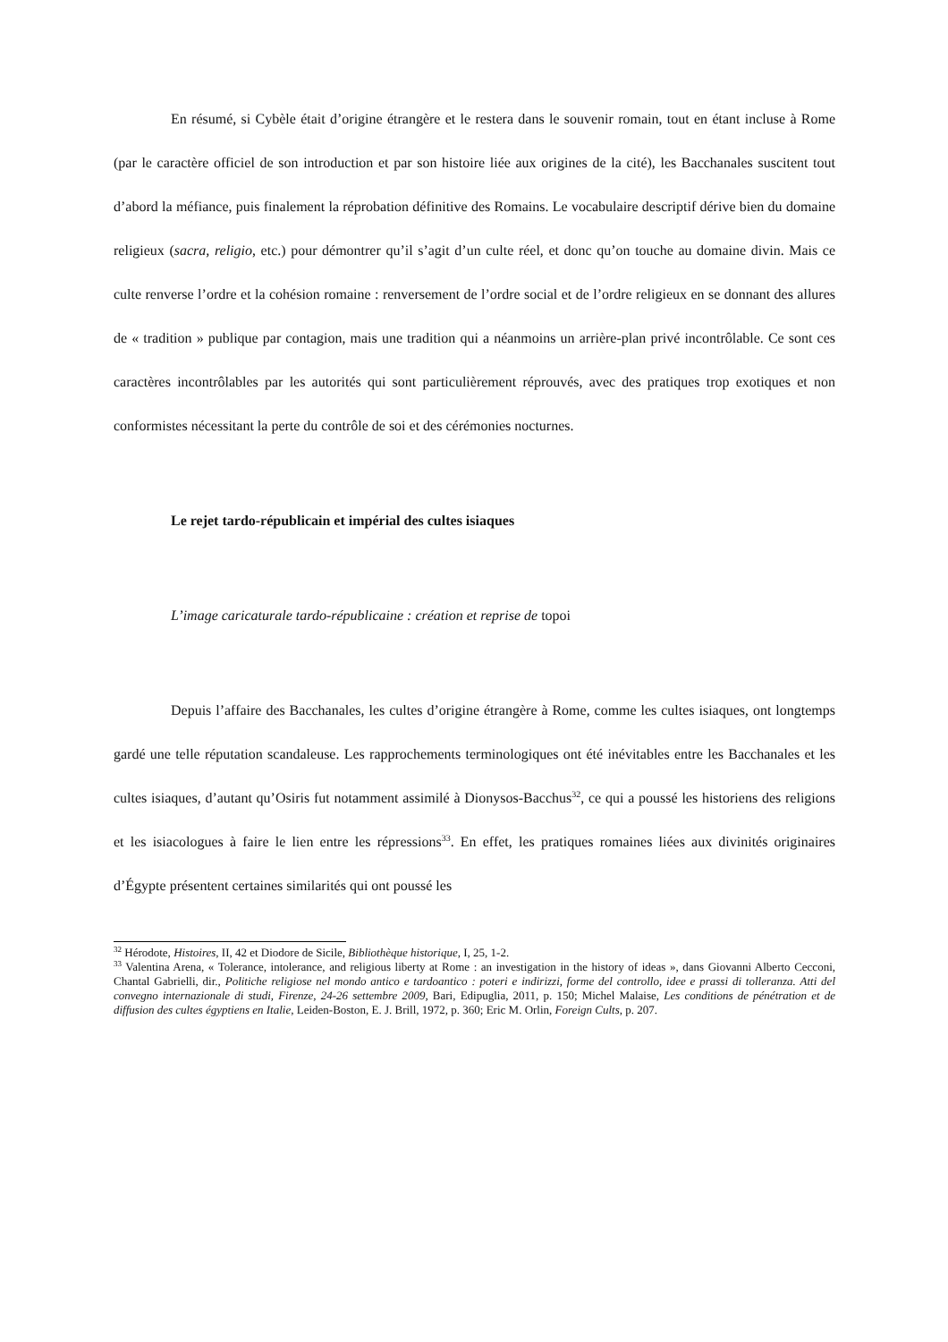En résumé, si Cybèle était d’origine étrangère et le restera dans le souvenir romain, tout en étant incluse à Rome (par le caractère officiel de son introduction et par son histoire liée aux origines de la cité), les Bacchanales suscitent tout d’abord la méfiance, puis finalement la réprobation définitive des Romains. Le vocabulaire descriptif dérive bien du domaine religieux (sacra, religio, etc.) pour démontrer qu’il s’agit d’un culte réel, et donc qu’on touche au domaine divin. Mais ce culte renverse l’ordre et la cohésion romaine : renversement de l’ordre social et de l’ordre religieux en se donnant des allures de « tradition » publique par contagion, mais une tradition qui a néanmoins un arrière-plan privé incontrôlable. Ce sont ces caractères incontrôlables par les autorités qui sont particulièrement réprouvés, avec des pratiques trop exotiques et non conformistes nécessitant la perte du contrôle de soi et des cérémonies nocturnes.
Le rejet tardo-républicain et impérial des cultes isiaques
L’image caricaturale tardo-républicaine : création et reprise de topoi
Depuis l’affaire des Bacchanales, les cultes d’origine étrangère à Rome, comme les cultes isiaques, ont longtemps gardé une telle réputation scandaleuse. Les rapprochements terminologiques ont été inévitables entre les Bacchanales et les cultes isiaques, d’autant qu’Osiris fut notamment assimilé à Dionysos-Bacchus<sup>32</sup>, ce qui a poussé les historiens des religions et les isiacologues à faire le lien entre les répressions<sup>33</sup>. En effet, les pratiques romaines liées aux divinités originaires d’Égypte présentent certaines similarités qui ont poussé les
<sup>32</sup> Hérodote, Histoires, II, 42 et Diodore de Sicile, Bibliothèque historique, I, 25, 1-2.
<sup>33</sup> Valentina Arena, « Tolerance, intolerance, and religious liberty at Rome : an investigation in the history of ideas », dans Giovanni Alberto Cecconi, Chantal Gabrielli, dir., Politiche religiose nel mondo antico e tardoantico : poteri e indirizzi, forme del controllo, idee e prassi di tolleranza. Atti del convegno internazionale di studi, Firenze, 24-26 settembre 2009, Bari, Edipuglia, 2011, p. 150; Michel Malaise, Les conditions de pénétration et de diffusion des cultes égyptiens en Italie, Leiden-Boston, E. J. Brill, 1972, p. 360; Eric M. Orlin, Foreign Cults, p. 207.